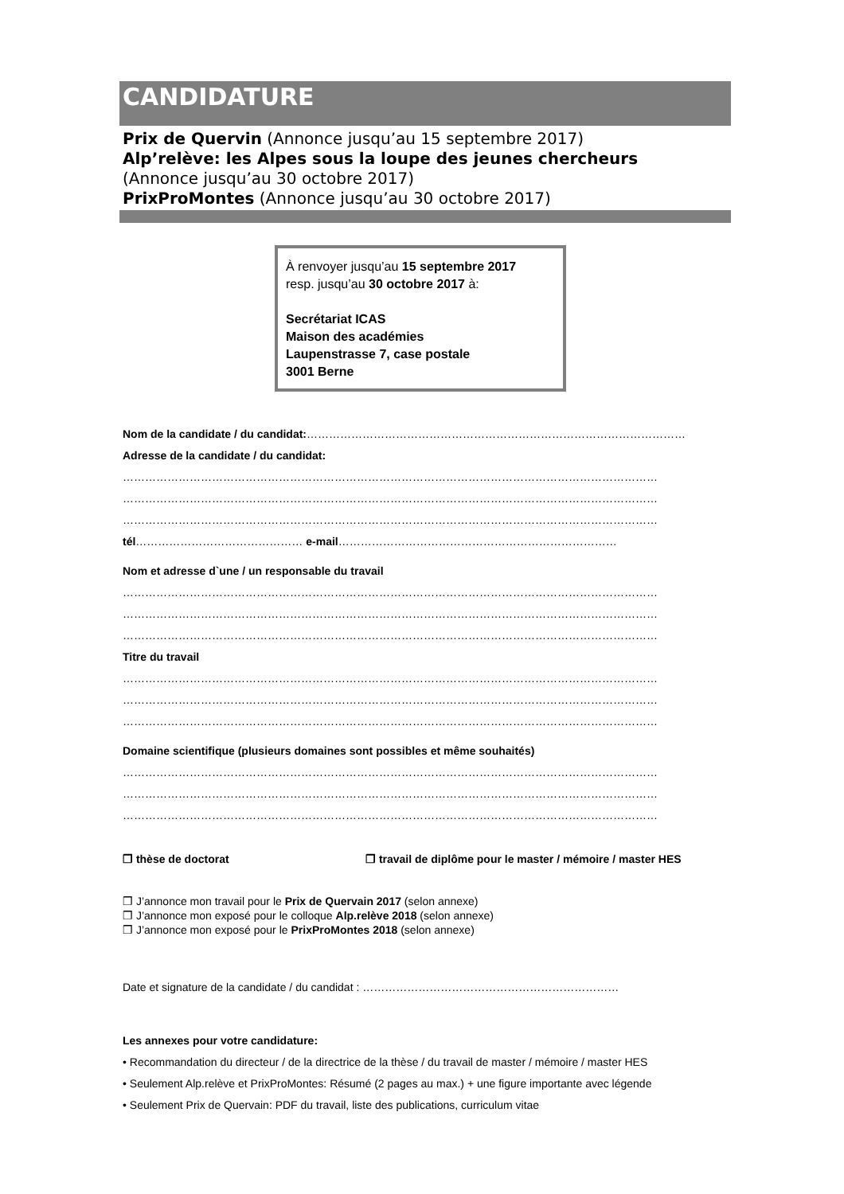CANDIDATURE
Prix de Quervin (Annonce jusqu’au 15 septembre 2017)
Alp’relève: les Alpes sous la loupe des jeunes chercheurs
(Annonce jusqu’au 30 octobre 2017)
PrixProMontes (Annonce jusqu’au 30 octobre 2017)
À renvoyer jusqu’au 15 septembre 2017
resp. jusqu’au 30 octobre 2017 à:
Secrétariat ICAS
Maison des académies
Laupenstrasse 7, case postale
3001 Berne
Nom de la candidate / du candidat:…………………………………………………………………………………………
Adresse de la candidate / du candidat:
………………………………………………………………………………………………………………………………
………………………………………………………………………………………………………………………………
………………………………………………………………………………………………………………………………
tél……………………………………… e-mail…………………………………………………………………
Nom et adresse d`une / un responsable du travail
………………………………………………………………………………………………………………………………
………………………………………………………………………………………………………………………………
………………………………………………………………………………………………………………………………
Titre du travail
………………………………………………………………………………………………………………………………
………………………………………………………………………………………………………………………………
………………………………………………………………………………………………………………………………
Domaine scientifique (plusieurs domaines sont possibles et même souhaités)
………………………………………………………………………………………………………………………………
………………………………………………………………………………………………………………………………
………………………………………………………………………………………………………………………………
❒ thèse de doctorat ❒ travail de diplôme pour le master / mémoire / master HES
❒ J’annonce mon travail pour le Prix de Quervain 2017 (selon annexe)
❒ J’annonce mon exposé pour le colloque Alp.relève 2018 (selon annexe)
❒ J’annonce mon exposé pour le PrixProMontes 2018 (selon annexe)
Date et signature de la candidate / du candidat : ……………………………………………………………
Les annexes pour votre candidature:
• Recommandation du directeur / de la directrice de la thèse / du travail de master / mémoire / master HES
• Seulement Alp.relève et PrixProMontes: Résumé (2 pages au max.) + une figure importante avec légende
• Seulement Prix de Quervain: PDF du travail, liste des publications, curriculum vitae